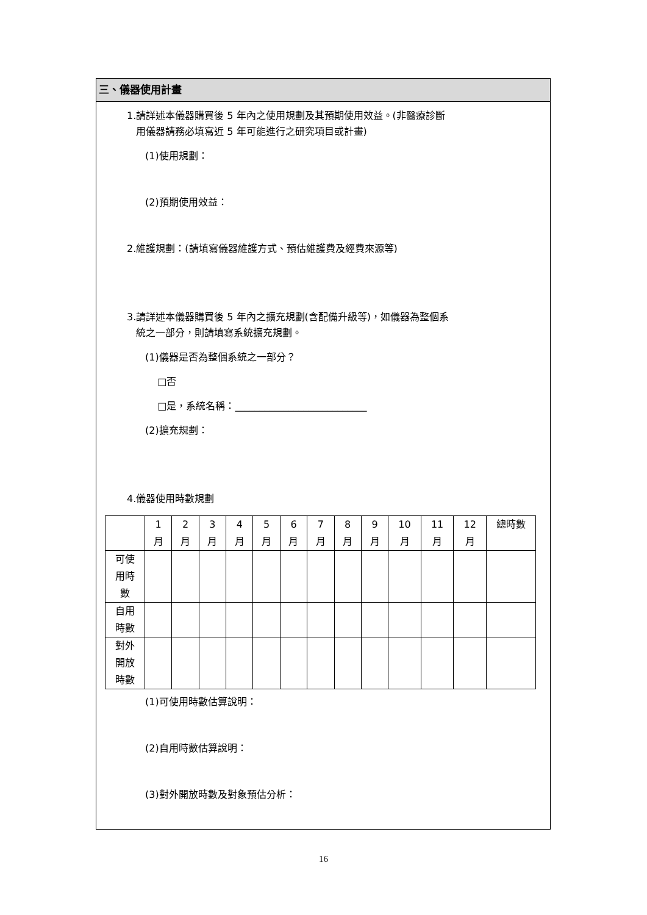三、儀器使用計畫
1.請詳述本儀器購買後 5 年內之使用規劃及其預期使用效益。(非醫療診斷
用儀器請務必填寫近 5 年可能進行之研究項目或計畫)
(1)使用規劃：
(2)預期使用效益：
2.維護規劃：(請填寫儀器維護方式、預估維護費及經費來源等)
3.請詳述本儀器購買後 5 年內之擴充規劃(含配備升級等)，如儀器為整個系
統之一部分，則請填寫系統擴充規劃。
(1)儀器是否為整個系統之一部分？
□否
□是，系統名稱：___________________________
(2)擴充規劃：
4.儀器使用時數規劃
| | 1 月 | 2 月 | 3 月 | 4 月 | 5 月 | 6 月 | 7 月 | 8 月 | 9 月 | 10 月 | 11 月 | 12 月 | 總時數 |
| 可使 用時 數 | | | | | | | | | | | | | |
| 自用 時數 | | | | | | | | | | | | | |
| 對外 開放 時數 | | | | | | | | | | | | | |
(1)可使用時數估算說明：
(2)自用時數估算說明：
(3)對外開放時數及對象預估分析：
16